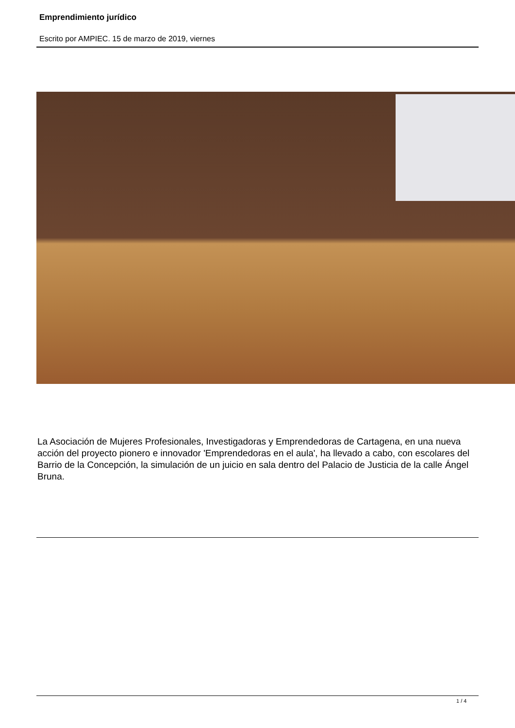Emprendimiento jurídico
Escrito por AMPIEC. 15 de marzo de 2019, viernes
La Asociación de Mujeres Profesionales, Investigadoras y Emprendedoras de Cartagena, en una nueva acción del proyecto pionero e innovador 'Emprendedoras en el aula', ha llevado a cabo, con escolares del Barrio de la Concepción, la simulación de un juicio en sala dentro del Palacio de Justicia de la calle Ángel Bruna.
1 / 4